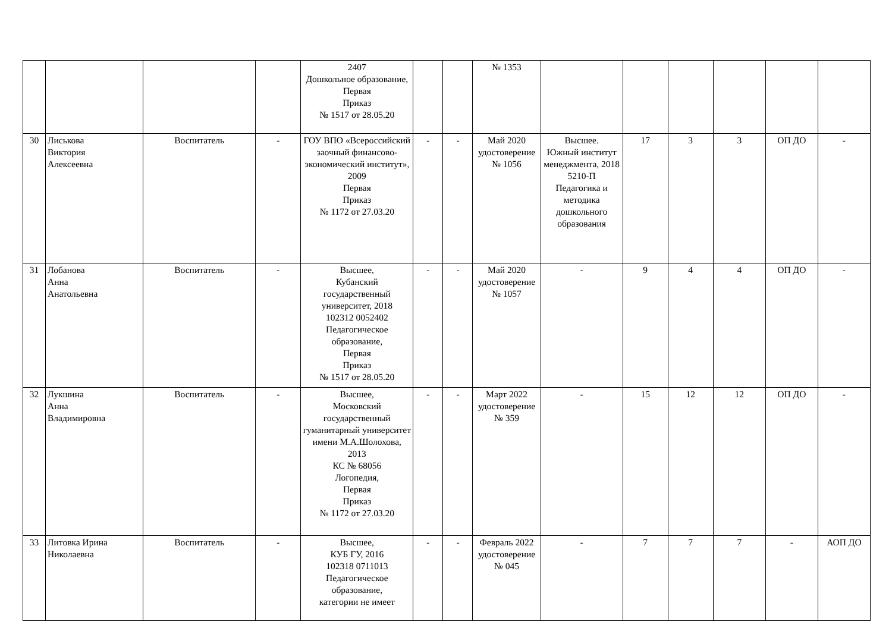| | | | | 2407 Дошкольное образование, Первая Приказ № 1517 от 28.05.20 | | | № 1353 | | | | | | |
| 30 | Лиськова Виктория Алексеевна | Воспитатель | - | ГОУ ВПО «Всероссийский заочный финансово-экономический институт», 2009 Первая Приказ № 1172 от 27.03.20 | - | - | Май 2020 удостоверение № 1056 | Высшее. Южный институт менеджмента, 2018 5210-П Педагогика и методика дошкольного образования | 17 | 3 | 3 | ОП ДО | - |
| 31 | Лобанова Анна Анатольевна | Воспитатель | - | Высшее, Кубанский государственный университет, 2018 102312 0052402 Педагогическое образование, Первая Приказ № 1517 от 28.05.20 | - | - | Май 2020 удостоверение № 1057 | - | 9 | 4 | 4 | ОП ДО | - |
| 32 | Лукшина Анна Владимировна | Воспитатель | - | Высшее, Московский государственный гуманитарный университет имени М.А.Шолохова, 2013 КС № 68056 Логопедия, Первая Приказ № 1172 от 27.03.20 | - | - | Март 2022 удостоверение № 359 | - | 15 | 12 | 12 | ОП ДО | - |
| 33 | Литовка Ирина Николаевна | Воспитатель | - | Высшее, КУБ ГУ, 2016 102318 0711013 Педагогическое образование, категории не имеет | - | - | Февраль 2022 удостоверение № 045 | - | 7 | 7 | 7 | - | АОП ДО |